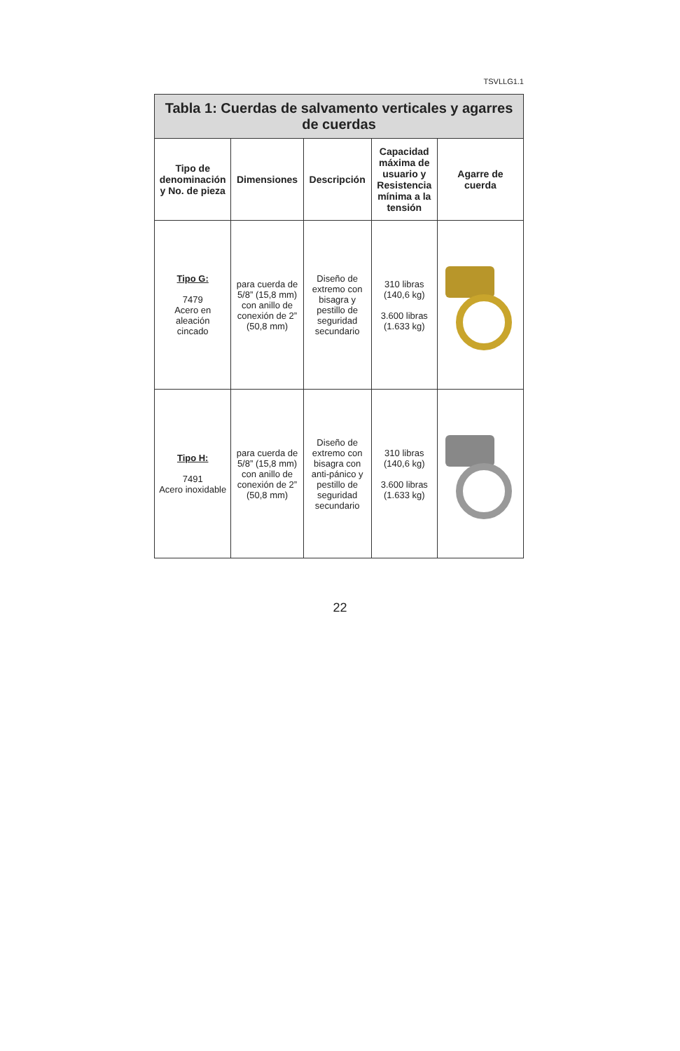TSVLLG1.1
Tabla 1: Cuerdas de salvamento verticales y agarres de cuerdas
| Tipo de denominación y No. de pieza | Dimensiones | Descripción | Capacidad máxima de usuario y Resistencia mínima a la tensión | Agarre de cuerda |
| --- | --- | --- | --- | --- |
| Tipo G: 7479 Acero en aleación cincado | para cuerda de 5/8” (15,8 mm) con anillo de conexión de 2” (50,8 mm) | Diseño de extremo con bisagra y pestillo de seguridad secundario | 310 libras (140,6 kg) 3.600 libras (1.633 kg) | |
| Tipo H: 7491 Acero inoxidable | para cuerda de 5/8” (15,8 mm) con anillo de conexión de 2” (50,8 mm) | Diseño de extremo con bisagra con anti-pánico y pestillo de seguridad secundario | 310 libras (140,6 kg) 3.600 libras (1.633 kg) | |
22